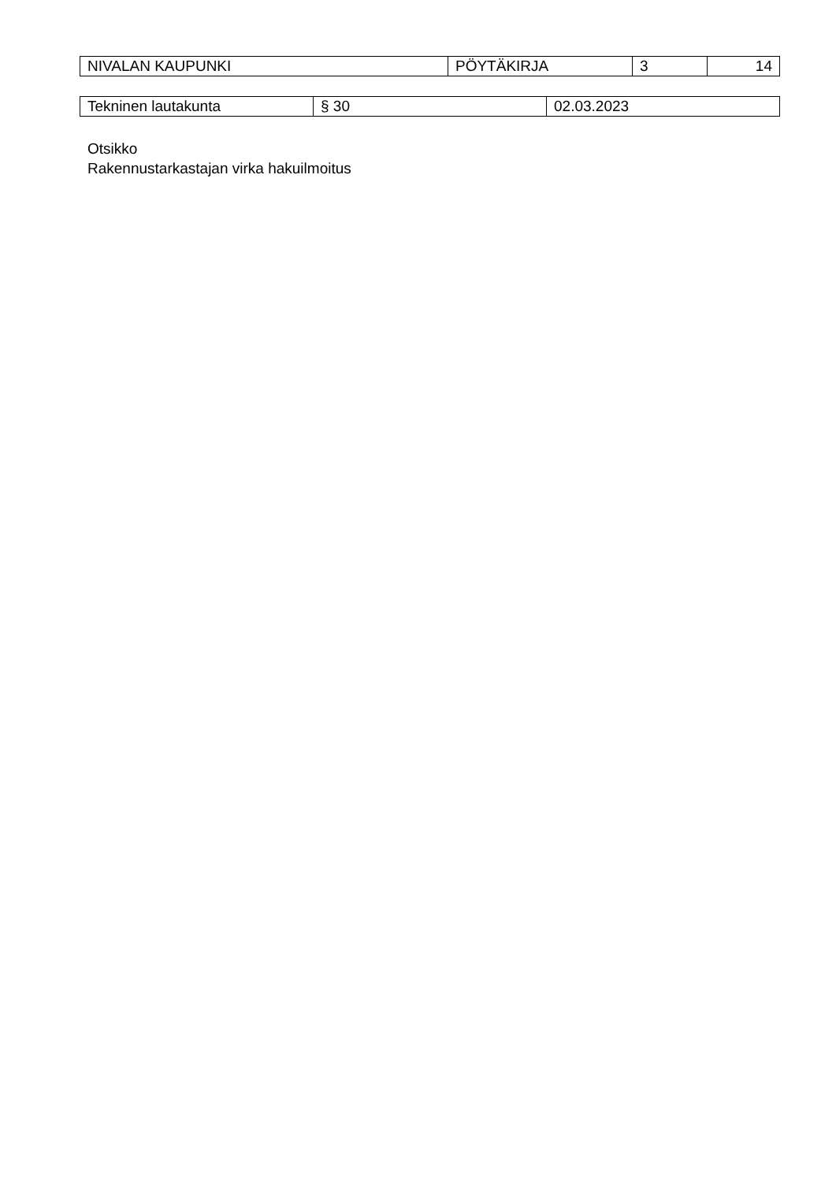| NIVALAN KAUPUNKI | PÖYTÄKIRJA | 3 | 14 |
| Tekninen lautakunta | § 30 | 02.03.2023 |
Otsikko
Rakennustarkastajan virka hakuilmoitus